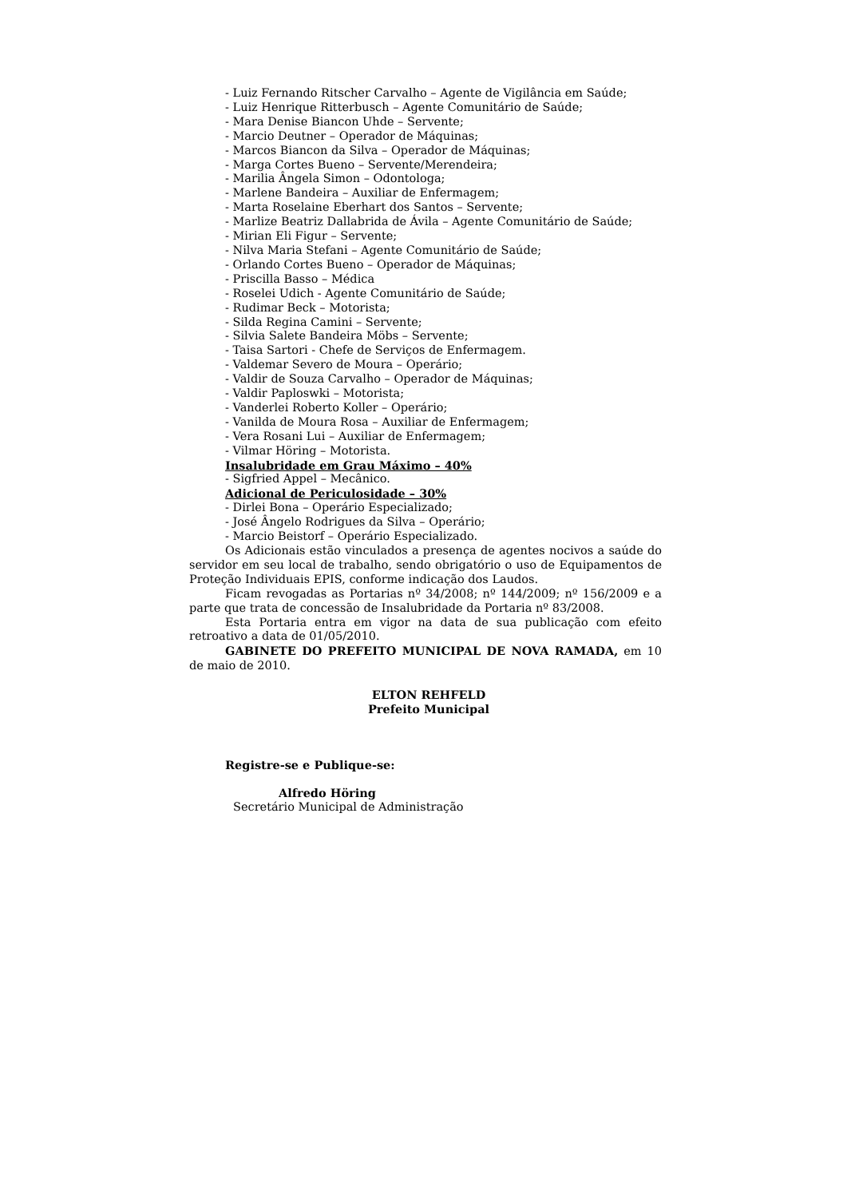- Luiz Fernando Ritscher Carvalho – Agente de Vigilância em Saúde;
- Luiz Henrique Ritterbusch – Agente Comunitário de Saúde;
- Mara Denise Biancon Uhde – Servente;
- Marcio Deutner – Operador de Máquinas;
- Marcos Biancon da Silva – Operador de Máquinas;
- Marga Cortes Bueno – Servente/Merendeira;
- Marilia Ângela Simon – Odontologa;
- Marlene Bandeira – Auxiliar de Enfermagem;
- Marta Roselaine Eberhart dos Santos – Servente;
- Marlize Beatriz Dallabrida de Ávila – Agente Comunitário de Saúde;
- Mirian Eli Figur – Servente;
- Nilva Maria Stefani – Agente Comunitário de Saúde;
- Orlando Cortes Bueno – Operador de Máquinas;
- Priscilla Basso – Médica
- Roselei Udich - Agente Comunitário de Saúde;
- Rudimar Beck – Motorista;
- Silda Regina Camini – Servente;
- Silvia Salete Bandeira Möbs – Servente;
- Taisa Sartori - Chefe de Serviços de Enfermagem.
- Valdemar Severo de Moura – Operário;
- Valdir de Souza Carvalho – Operador de Máquinas;
- Valdir Paploswki – Motorista;
- Vanderlei Roberto Koller – Operário;
- Vanilda de Moura Rosa – Auxiliar de Enfermagem;
- Vera Rosani Lui – Auxiliar de Enfermagem;
- Vilmar Höring – Motorista.
Insalubridade em Grau Máximo – 40%
- Sigfried Appel – Mecânico.
Adicional de Periculosidade – 30%
- Dirlei Bona – Operário Especializado;
- José Ângelo Rodrigues da Silva – Operário;
- Marcio Beistorf – Operário Especializado.
Os Adicionais estão vinculados a presença de agentes nocivos a saúde do servidor em seu local de trabalho, sendo obrigatório o uso de Equipamentos de Proteção Individuais EPIS, conforme indicação dos Laudos.
Ficam revogadas as Portarias nº 34/2008; nº 144/2009; nº 156/2009 e a parte que trata de concessão de Insalubridade da Portaria nº 83/2008.
Esta Portaria entra em vigor na data de sua publicação com efeito retroativo a data de 01/05/2010.
GABINETE DO PREFEITO MUNICIPAL DE NOVA RAMADA, em 10 de maio de 2010.
ELTON REHFELD
Prefeito Municipal
Registre-se e Publique-se:
Alfredo Höring
Secretário Municipal de Administração